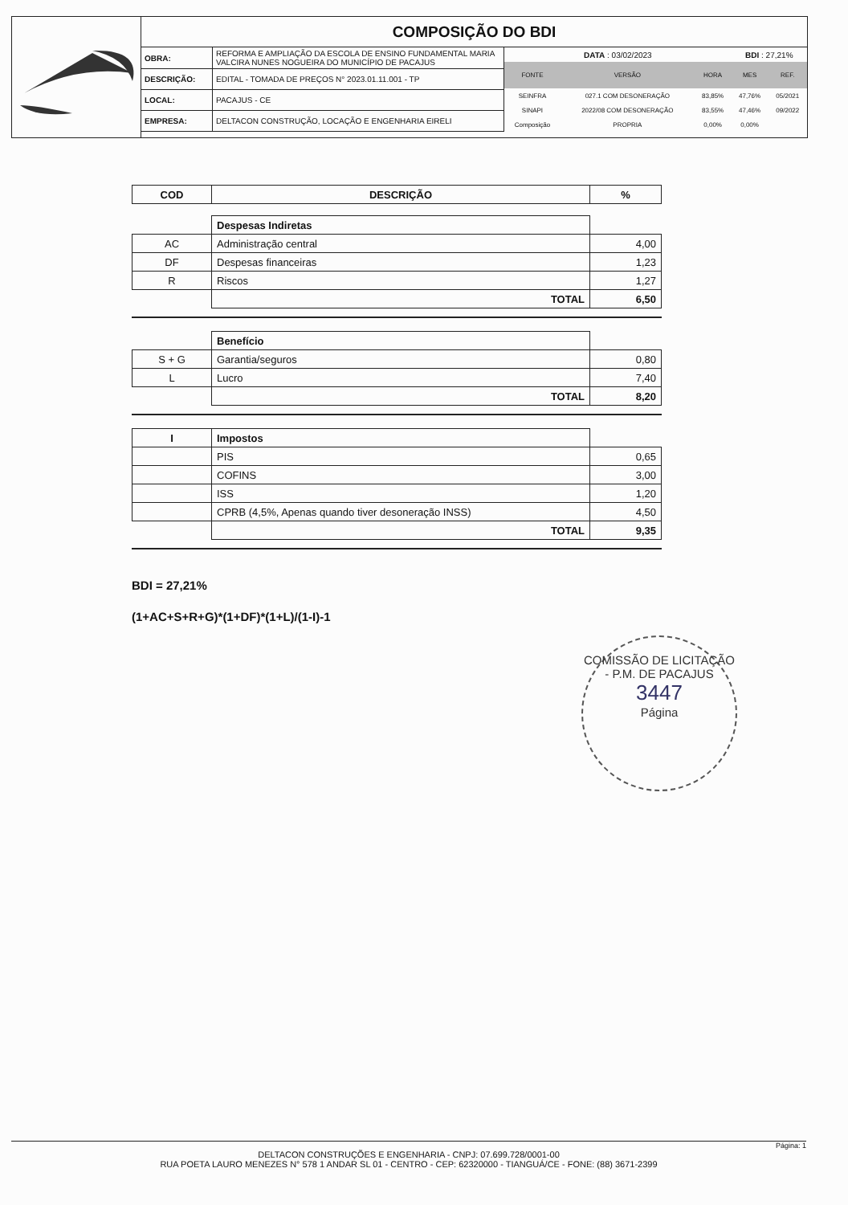COMPOSIÇÃO DO BDI
| OBRA: | REFORMA E AMPLIAÇÃO DA ESCOLA DE ENSINO FUNDAMENTAL MARIA VALCIRA NUNES NOGUEIRA DO MUNICÍPIO DE PACAJUS |
| DESCRIÇÃO: | EDITAL - TOMADA DE PREÇOS N° 2023.01.11.001 - TP |
| LOCAL: | PACAJUS - CE |
| EMPRESA: | DELTACON CONSTRUÇÃO, LOCAÇÃO E ENGENHARIA EIRELI |
| DATA : 03/02/2023 | | | BDI : 27,21% | |
| FONTE | VERSÃO | HORA | MES | REF. |
| SEINFRA | 027.1 COM DESONERAÇÃO | 83,85% | 47,76% | 05/2021 |
| SINAPI | 2022/08 COM DESONERAÇÃO | 83,55% | 47,46% | 09/2022 |
| Composição | PROPRIA | 0,00% | 0,00% | |
| COD | DESCRIÇÃO | % |
| --- | --- | --- |
| | Despesas Indiretas | |
| AC | Administração central | 4,00 |
| DF | Despesas financeiras | 1,23 |
| R | Riscos | 1,27 |
| | TOTAL | 6,50 |
| | Benefício | |
| S + G | Garantia/seguros | 0,80 |
| L | Lucro | 7,40 |
| | TOTAL | 8,20 |
| I | Impostos | |
| | PIS | 0,65 |
| | COFINS | 3,00 |
| | ISS | 1,20 |
| | CPRB (4,5%, Apenas quando tiver desoneração INSS) | 4,50 |
| | TOTAL | 9,35 |
BDI = 27,21%
(1+AC+S+R+G)*(1+DF)*(1+L)/(1-I)-1
COMISSÃO DE LICITAÇÃO - P.M. DE PACAJUS
3447
Página
Página: 1
DELTACON CONSTRUÇÕES E ENGENHARIA - CNPJ: 07.699.728/0001-00
RUA POETA LAURO MENEZES N° 578 1 ANDAR SL 01 - CENTRO - CEP: 62320000 - TIANGUÁ/CE - FONE: (88) 3671-2399